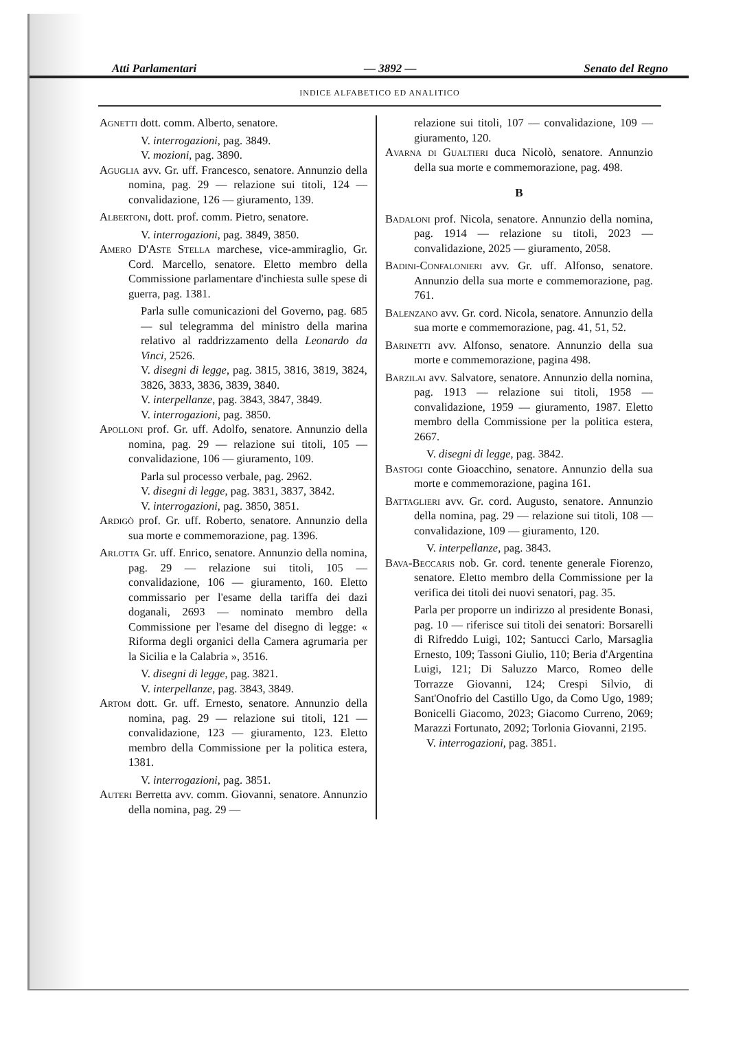Atti Parlamentari — 3892 — Senato del Regno
INDICE ALFABETICO ED ANALITICO
Agnetti dott. comm. Alberto, senatore.
V. interrogazioni, pag. 3849.
V. mozioni, pag. 3890.
Aguglia avv. Gr. uff. Francesco, senatore. Annunzio della nomina, pag. 29 — relazione sui titoli, 124 — convalidazione, 126 — giuramento, 139.
Albertoni, dott. prof. comm. Pietro, senatore.
V. interrogazioni, pag. 3849, 3850.
Amero D'Aste Stella marchese, vice-ammiraglio, Gr. Cord. Marcello, senatore. Eletto membro della Commissione parlamentare d'inchiesta sulle spese di guerra, pag. 1381.
Parla sulle comunicazioni del Governo, pag. 685 — sul telegramma del ministro della marina relativo al raddrizzamento della Leonardo da Vinci, 2526.
V. disegni di legge, pag. 3815, 3816, 3819, 3824, 3826, 3833, 3836, 3839, 3840.
V. interpellanze, pag. 3843, 3847, 3849.
V. interrogazioni, pag. 3850.
Apolloni prof. Gr. uff. Adolfo, senatore. Annunzio della nomina, pag. 29 — relazione sui titoli, 105 — convalidazione, 106 — giuramento, 109.
Parla sul processo verbale, pag. 2962.
V. disegni di legge, pag. 3831, 3837, 3842.
V. interrogazioni, pag. 3850, 3851.
Ardigò prof. Gr. uff. Roberto, senatore. Annunzio della sua morte e commemorazione, pag. 1396.
Arlotta Gr. uff. Enrico, senatore. Annunzio della nomina, pag. 29 — relazione sui titoli, 105 — convalidazione, 106 — giuramento, 160. Eletto commissario per l'esame della tariffa dei dazi doganali, 2693 — nominato membro della Commissione per l'esame del disegno di legge: « Riforma degli organici della Camera agrumaria per la Sicilia e la Calabria », 3516.
V. disegni di legge, pag. 3821.
V. interpellanze, pag. 3843, 3849.
Artom dott. Gr. uff. Ernesto, senatore. Annunzio della nomina, pag. 29 — relazione sui titoli, 121 — convalidazione, 123 — giuramento, 123. Eletto membro della Commissione per la politica estera, 1381.
V. interrogazioni, pag. 3851.
Auteri Berretta avv. comm. Giovanni, senatore. Annunzio della nomina, pag. 29 —
relazione sui titoli, 107 — convalidazione, 109 — giuramento, 120.
Avarna di Gualtieri duca Nicolò, senatore. Annunzio della sua morte e commemorazione, pag. 498.
B
Badaloni prof. Nicola, senatore. Annunzio della nomina, pag. 1914 — relazione su titoli, 2023 — convalidazione, 2025 — giuramento, 2058.
Badini-Confalonieri avv. Gr. uff. Alfonso, senatore. Annunzio della sua morte e commemorazione, pag. 761.
Balenzano avv. Gr. cord. Nicola, senatore. Annunzio della sua morte e commemorazione, pag. 41, 51, 52.
Barinetti avv. Alfonso, senatore. Annunzio della sua morte e commemorazione, pagina 498.
Barzilai avv. Salvatore, senatore. Annunzio della nomina, pag. 1913 — relazione sui titoli, 1958 — convalidazione, 1959 — giuramento, 1987. Eletto membro della Commissione per la politica estera, 2667.
V. disegni di legge, pag. 3842.
Bastogi conte Gioacchino, senatore. Annunzio della sua morte e commemorazione, pagina 161.
Battaglieri avv. Gr. cord. Augusto, senatore. Annunzio della nomina, pag. 29 — relazione sui titoli, 108 — convalidazione, 109 — giuramento, 120.
V. interpellanze, pag. 3843.
Bava-Beccaris nob. Gr. cord. tenente generale Fiorenzo, senatore. Eletto membro della Commissione per la verifica dei titoli dei nuovi senatori, pag. 35.
Parla per proporre un indirizzo al presidente Bonasi, pag. 10 — riferisce sui titoli dei senatori: Borsarelli di Rifreddo Luigi, 102; Santucci Carlo, Marsaglia Ernesto, 109; Tassoni Giulio, 110; Beria d'Argentina Luigi, 121; Di Saluzzo Marco, Romeo delle Torrazze Giovanni, 124; Crespi Silvio, di Sant'Onofrio del Castillo Ugo, da Como Ugo, 1989; Bonicelli Giacomo, 2023; Giacomo Curreno, 2069; Marazzi Fortunato, 2092; Torlonia Giovanni, 2195.
V. interrogazioni, pag. 3851.